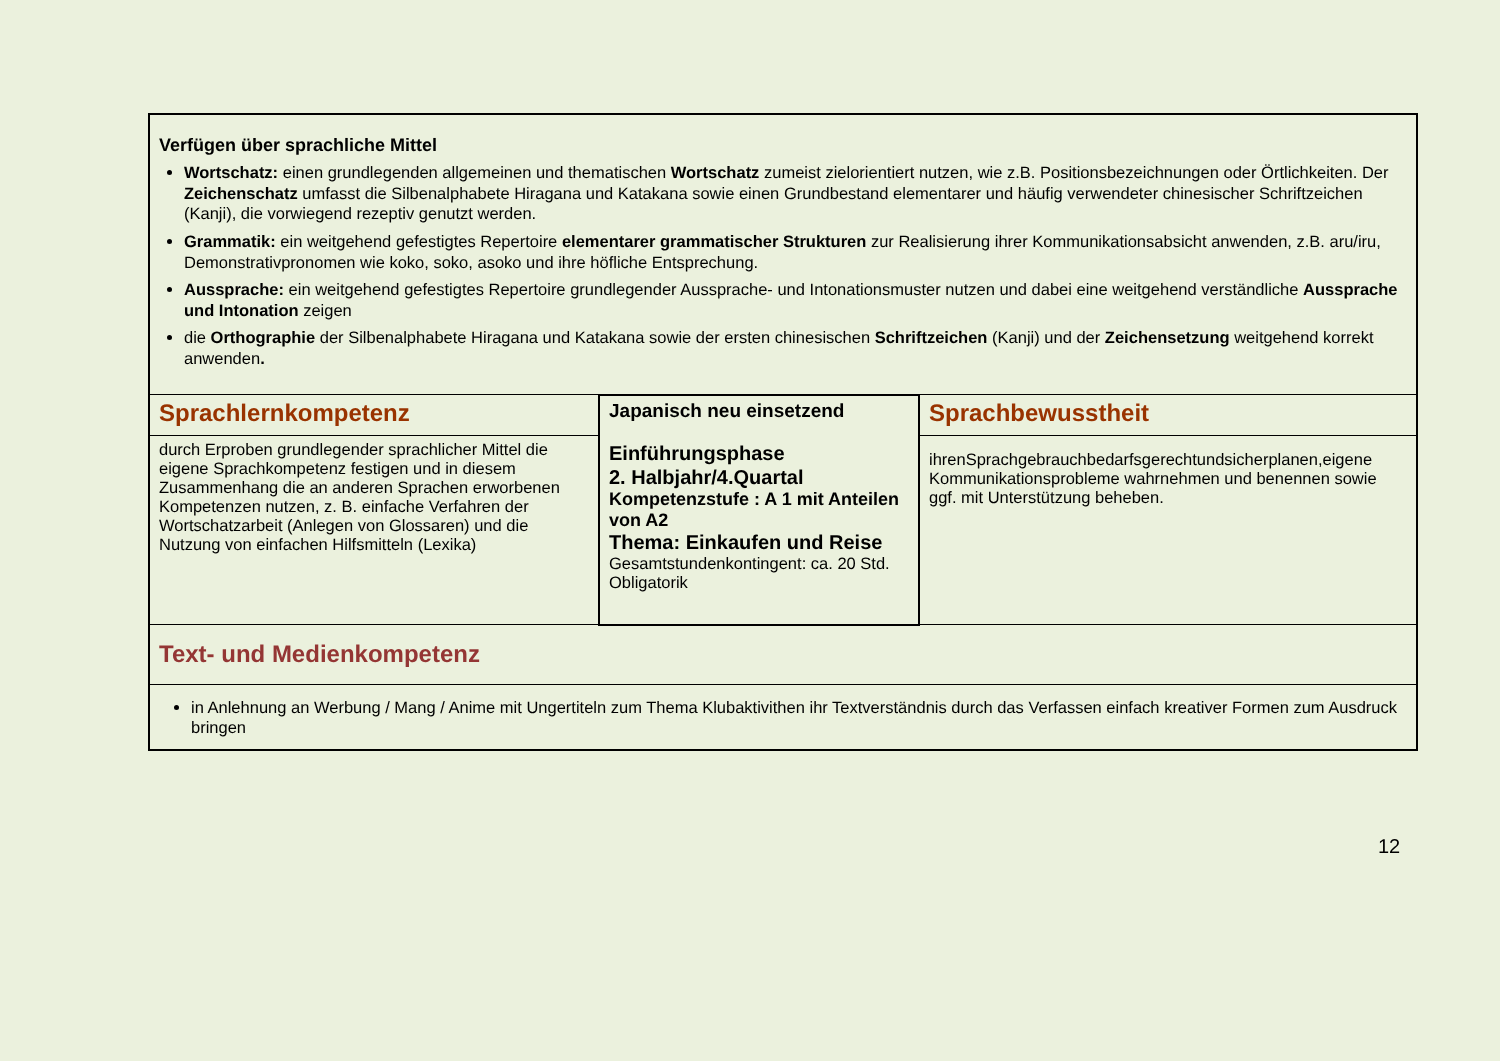| Verfügen über sprachliche Mittel Wortschatz: einen grundlegenden allgemeinen und thematischen Wortschatz zumeist zielorientiert nutzen, wie z.B. Positionsbezeichnungen oder Örtlichkeiten. Der Zeichenschatz umfasst die Silbenalphabete Hiragana und Katakana sowie einen Grundbestand elementarer und häufig verwendeter chinesischer Schriftzeichen (Kanji), die vorwiegend rezeptiv genutzt werden. Grammatik: ein weitgehend gefestigtes Repertoire elementarer grammatischer Strukturen zur Realisierung ihrer Kommunikationsabsicht anwenden, z.B. aru/iru, Demonstrativpronomen wie koko, soko, asoko und ihre höfliche Entsprechung. Aussprache: ein weitgehend gefestigtes Repertoire grundlegender Aussprache- und Intonationsmuster nutzen und dabei eine weitgehend verständliche Aussprache und Intonation zeigen die Orthographie der Silbenalphabete Hiragana und Katakana sowie der ersten chinesischen Schriftzeichen (Kanji) und der Zeichensetzung weitgehend korrekt anwenden . | | |
| Sprachlernkompetenz | Japanisch neu einsetzend Einführungsphase 2. Halbjahr/4.Quartal Kompetenzstufe : A 1 mit Anteilen von A2 Thema: Einkaufen und Reise Gesamtstundenkontingent: ca. 20 Std. Obligatorik | Sprachbewusstheit |
| durch Erproben grundlegender sprachlicher Mittel die eigene Sprachkompetenz festigen und in diesem Zusammenhang die an anderen Sprachen erworbenen Kompetenzen nutzen, z. B. einfache Verfahren der Wortschatzarbeit (Anlegen von Glossaren) und die Nutzung von einfachen Hilfsmitteln (Lexika) | | ihrenSprachgebrauchbedarfsgerechtundsicherplanen,eigene Kommunikationsprobleme wahrnehmen und benennen sowie ggf. mit Unterstützung beheben. |
| Text- und Medienkompetenz | | |
| in Anlehnung an Werbung / Mang / Anime mit Ungertiteln zum Thema Klubaktivithen ihr Textverständnis durch das Verfassen einfach kreativer Formen zum Ausdruck bringen | | |
12